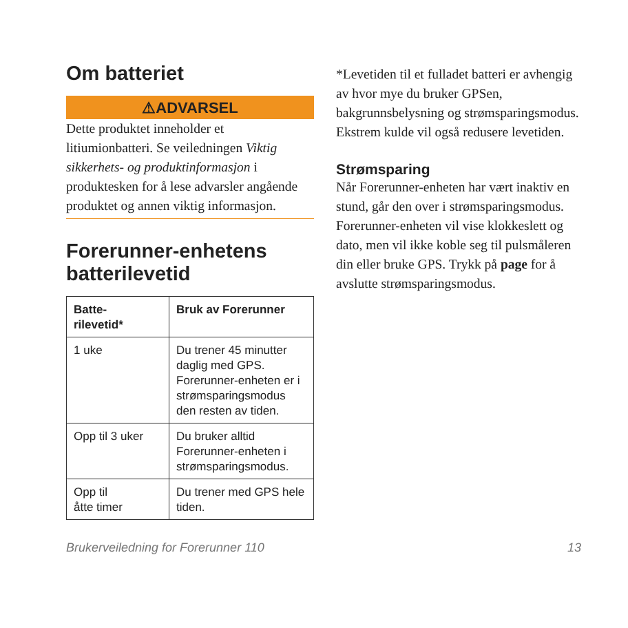Om batteriet
⚠ADVARSEL
Dette produktet inneholder et litiumionbatteri. Se veiledningen Viktig sikkerhets- og produktinformasjon i produktesken for å lese advarsler angående produktet og annen viktig informasjon.
Forerunner-enhetens batterilevetid
| Batte- rilevetid* | Bruk av Forerunner |
| --- | --- |
| 1 uke | Du trener 45 minutter daglig med GPS. Forerunner-enheten er i strømsparingsmodus den resten av tiden. |
| Opp til 3 uker | Du bruker alltid Forerunner-enheten i strømsparingsmodus. |
| Opp til åtte timer | Du trener med GPS hele tiden. |
*Levetiden til et fulladet batteri er avhengig av hvor mye du bruker GPSen, bakgrunnsbelysning og strømsparingsmodus. Ekstrem kulde vil også redusere levetiden.
Strømsparing
Når Forerunner-enheten har vært inaktiv en stund, går den over i strømsparingsmodus. Forerunner-enheten vil vise klokkeslett og dato, men vil ikke koble seg til pulsmåleren din eller bruke GPS. Trykk på page for å avslutte strømsparingsmodus.
Brukerveiledning for Forerunner 110 13